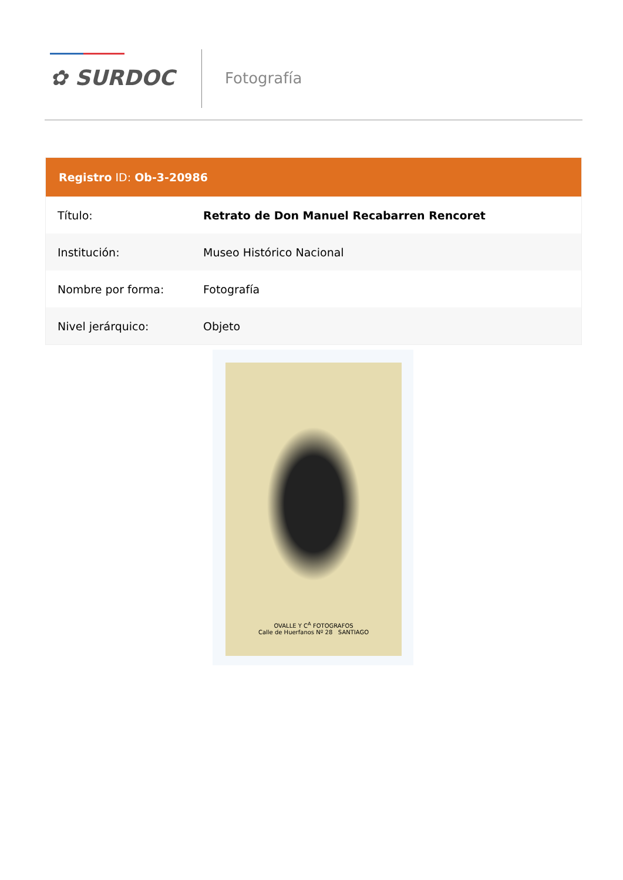✿ SURDOC Fotografía
Registro ID: Ob-3-20986
| Título: | Retrato de Don Manuel Recabarren Rencoret |
| Institución: | Museo Histórico Nacional |
| Nombre por forma: | Fotografía |
| Nivel jerárquico: | Objeto |
OVALLE Y C<sup>A</sup> FOTOGRAFOS
Calle de Huerfanos Nº 28 SANTIAGO